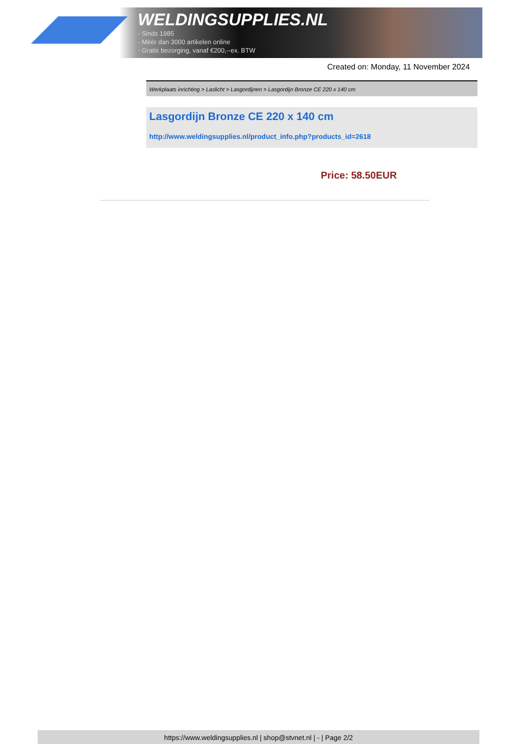WELDINGSUPPLIES.NL
- Sinds 1985
- Méér dan 3000 artikelen online
- Gratis bezorging, vanaf €200,--ex. BTW
Created on: Monday, 11 November 2024
Werkplaats inrichting > Laslicht > Lasgordijnen > Lasgordijn Bronze CE 220 x 140 cm
Lasgordijn Bronze CE 220 x 140 cm
http://www.weldingsupplies.nl/product_info.php?products_id=2618
Price: 58.50EUR
https://www.weldingsupplies.nl | shop@stvnet.nl | - | Page 2/2